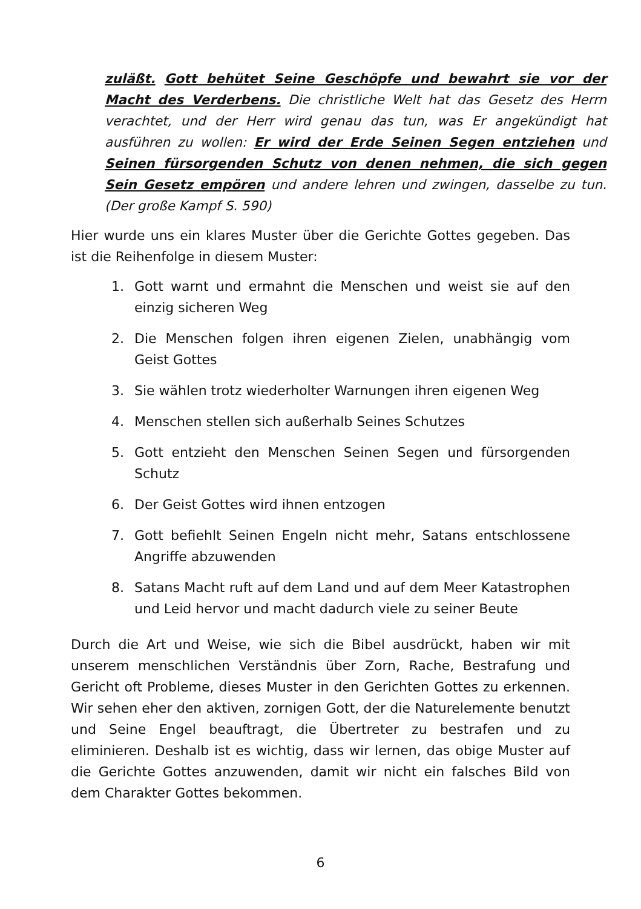zuläßt. Gott behütet Seine Geschöpfe und bewahrt sie vor der Macht des Verderbens. Die christliche Welt hat das Gesetz des Herrn verachtet, und der Herr wird genau das tun, was Er angekündigt hat ausführen zu wollen: Er wird der Erde Seinen Segen entziehen und Seinen fürsorgenden Schutz von denen nehmen, die sich gegen Sein Gesetz empören und andere lehren und zwingen, dasselbe zu tun. (Der große Kampf S. 590)
Hier wurde uns ein klares Muster über die Gerichte Gottes gegeben. Das ist die Reihenfolge in diesem Muster:
1. Gott warnt und ermahnt die Menschen und weist sie auf den einzig sicheren Weg
2. Die Menschen folgen ihren eigenen Zielen, unabhängig vom Geist Gottes
3. Sie wählen trotz wiederholter Warnungen ihren eigenen Weg
4. Menschen stellen sich außerhalb Seines Schutzes
5. Gott entzieht den Menschen Seinen Segen und fürsorgenden Schutz
6. Der Geist Gottes wird ihnen entzogen
7. Gott befiehlt Seinen Engeln nicht mehr, Satans entschlossene Angriffe abzuwenden
8. Satans Macht ruft auf dem Land und auf dem Meer Katastrophen und Leid hervor und macht dadurch viele zu seiner Beute
Durch die Art und Weise, wie sich die Bibel ausdrückt, haben wir mit unserem menschlichen Verständnis über Zorn, Rache, Bestrafung und Gericht oft Probleme, dieses Muster in den Gerichten Gottes zu erkennen. Wir sehen eher den aktiven, zornigen Gott, der die Naturelemente benutzt und Seine Engel beauftragt, die Übertreter zu bestrafen und zu eliminieren. Deshalb ist es wichtig, dass wir lernen, das obige Muster auf die Gerichte Gottes anzuwenden, damit wir nicht ein falsches Bild von dem Charakter Gottes bekommen.
6